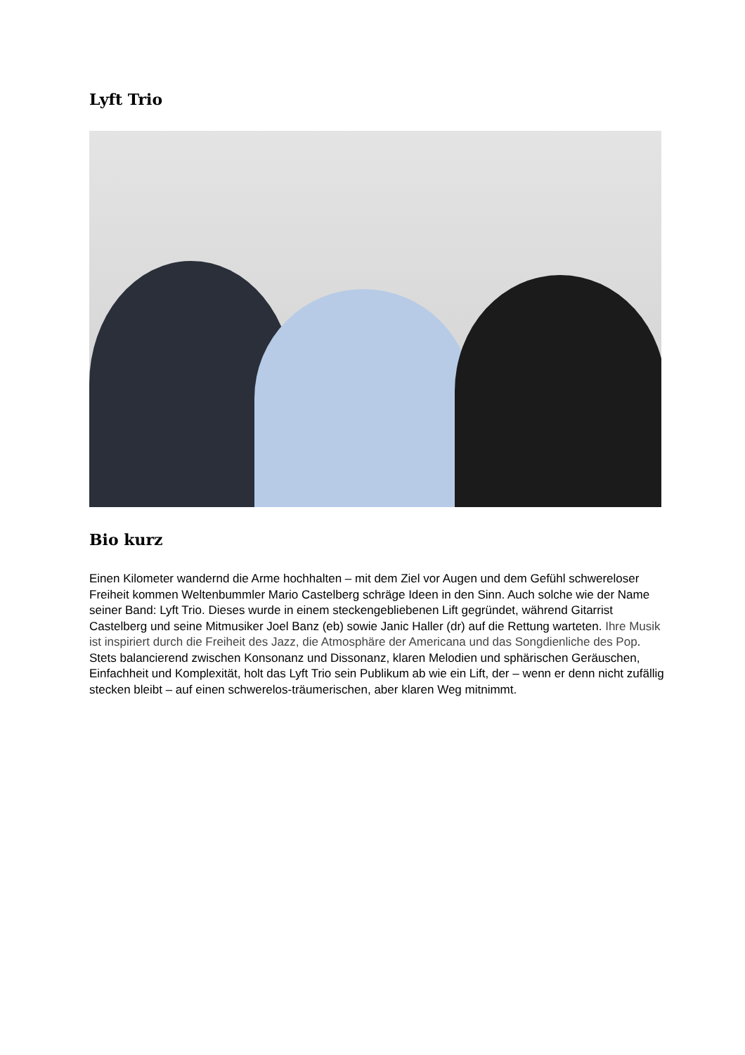Lyft Trio
Bio kurz
Einen Kilometer wandernd die Arme hochhalten – mit dem Ziel vor Augen und dem Gefühl schwereloser Freiheit kommen Weltenbummler Mario Castelberg schräge Ideen in den Sinn. Auch solche wie der Name seiner Band: Lyft Trio. Dieses wurde in einem steckengebliebenen Lift gegründet, während Gitarrist Castelberg und seine Mitmusiker Joel Banz (eb) sowie Janic Haller (dr) auf die Rettung warteten. Ihre Musik ist inspiriert durch die Freiheit des Jazz, die Atmosphäre der Americana und das Songdienliche des Pop. Stets balancierend zwischen Konsonanz und Dissonanz, klaren Melodien und sphärischen Geräuschen, Einfachheit und Komplexität, holt das Lyft Trio sein Publikum ab wie ein Lift, der – wenn er denn nicht zufällig stecken bleibt – auf einen schwerelos-träumerischen, aber klaren Weg mitnimmt.